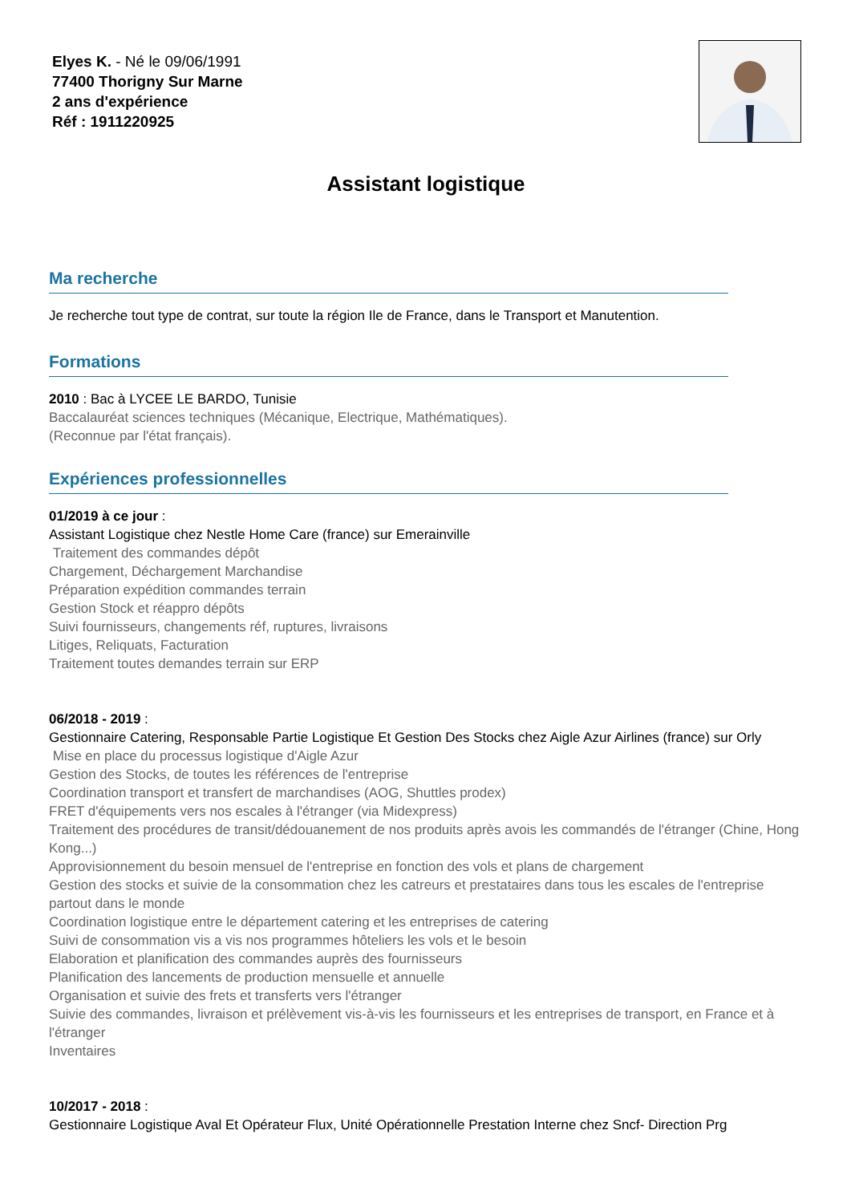Elyes K. - Né le 09/06/1991
77400 Thorigny Sur Marne
2 ans d'expérience
Réf : 1911220925
Assistant logistique
Ma recherche
Je recherche tout type de contrat, sur toute la région Ile de France, dans le Transport et Manutention.
Formations
2010 : Bac à LYCEE LE BARDO, Tunisie
Baccalauréat sciences techniques (Mécanique, Electrique, Mathématiques).
(Reconnue par l'état français).
Expériences professionnelles
01/2019 à ce jour :
Assistant Logistique chez Nestle Home Care (france) sur Emerainville
Traitement des commandes dépôt
Chargement, Déchargement Marchandise
Préparation expédition commandes terrain
Gestion Stock et réappro dépôts
Suivi fournisseurs, changements réf, ruptures, livraisons
Litiges, Reliquats, Facturation
Traitement toutes demandes terrain sur ERP
06/2018 - 2019 :
Gestionnaire Catering, Responsable Partie Logistique Et Gestion Des Stocks chez Aigle Azur Airlines (france) sur Orly
Mise en place du processus logistique d'Aigle Azur
Gestion des Stocks, de toutes les références de l'entreprise
Coordination transport et transfert de marchandises (AOG, Shuttles prodex)
FRET d'équipements vers nos escales à l'étranger (via Midexpress)
Traitement des procédures de transit/dédouanement de nos produits après avois les commandés de l'étranger (Chine, Hong Kong...)
Approvisionnement du besoin mensuel de l'entreprise en fonction des vols et plans de chargement
Gestion des stocks et suivie de la consommation chez les catreurs et prestataires dans tous les escales de l'entreprise partout dans le monde
Coordination logistique entre le département catering et les entreprises de catering
Suivi de consommation vis a vis nos programmes hôteliers les vols et le besoin
Elaboration et planification des commandes auprès des fournisseurs
Planification des lancements de production mensuelle et annuelle
Organisation et suivie des frets et transferts vers l'étranger
Suivie des commandes, livraison et prélèvement vis-à-vis les fournisseurs et les entreprises de transport, en France et à l'étranger
Inventaires
10/2017 - 2018 :
Gestionnaire Logistique Aval Et Opérateur Flux, Unité Opérationnelle Prestation Interne chez Sncf- Direction Prg